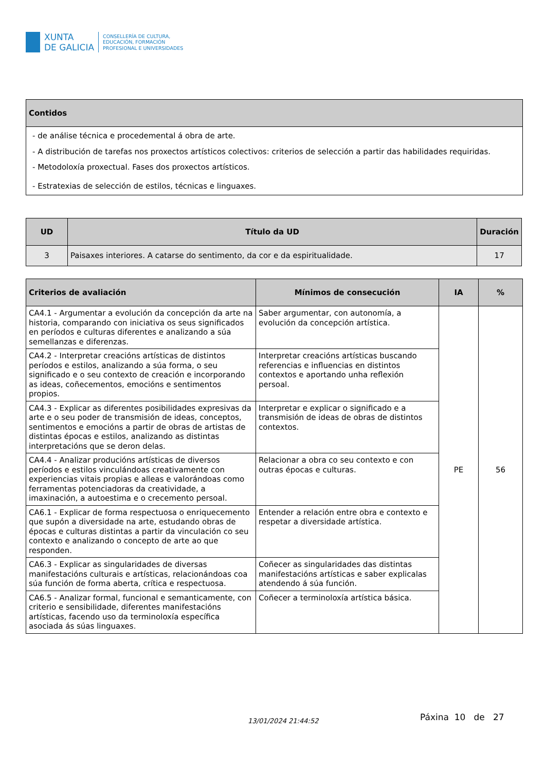XUNTA
DE GALICIA
CONSELLERÍA DE CULTURA,
EDUCACIÓN, FORMACIÓN
PROFESIONAL E UNIVERSIDADES
| Contidos |
| --- |
| - de análise técnica e procedemental á obra de arte. - A distribución de tarefas nos proxectos artísticos colectivos: criterios de selección a partir das habilidades requiridas. - Metodoloxía proxectual. Fases dos proxectos artísticos. - Estratexias de selección de estilos, técnicas e linguaxes. |
| UD | Título da UD | Duración |
| --- | --- | --- |
| 3 | Paisaxes interiores. A catarse do sentimento, da cor e da espiritualidade. | 17 |
| Criterios de avaliación | Mínimos de consecución | IA | % |
| --- | --- | --- | --- |
| CA4.1 - Argumentar a evolución da concepción da arte na historia, comparando con iniciativa os seus significados en períodos e culturas diferentes e analizando a súa semellanzas e diferenzas. | Saber argumentar, con autonomía, a evolución da concepción artística. | PE | 56 |
| CA4.2 - Interpretar creacións artísticas de distintos períodos e estilos, analizando a súa forma, o seu significado e o seu contexto de creación e incorporando as ideas, coñecementos, emocións e sentimentos propios. | Interpretar creacións artísticas buscando referencias e influencias en distintos contextos e aportando unha reflexión persoal. | | |
| CA4.3 - Explicar as diferentes posibilidades expresivas da arte e o seu poder de transmisión de ideas, conceptos, sentimentos e emocións a partir de obras de artistas de distintas épocas e estilos, analizando as distintas interpretacións que se deron delas. | Interpretar e explicar o significado e a transmisión de ideas de obras de distintos contextos. | | |
| CA4.4 - Analizar producións artísticas de diversos períodos e estilos vinculándoas creativamente con experiencias vitais propias e alleas e valorándoas como ferramentas potenciadoras da creatividade, a imaxinación, a autoestima e o crecemento persoal. | Relacionar a obra co seu contexto e con outras épocas e culturas. | | |
| CA6.1 - Explicar de forma respectuosa o enriquecemento que supón a diversidade na arte, estudando obras de épocas e culturas distintas a partir da vinculación co seu contexto e analizando o concepto de arte ao que responden. | Entender a relación entre obra e contexto e respetar a diversidade artística. | | |
| CA6.3 - Explicar as singularidades de diversas manifestacións culturais e artísticas, relacionándoas coa súa función de forma aberta, crítica e respectuosa. | Coñecer as singularidades das distintas manifestacións artísticas e saber explicalas atendendo á súa función. | | |
| CA6.5 - Analizar formal, funcional e semanticamente, con criterio e sensibilidade, diferentes manifestacións artísticas, facendo uso da terminoloxía específica asociada ás súas linguaxes. | Coñecer a terminoloxía artística básica. | | |
13/01/2024 21:44:52 Páxina 10 de 27